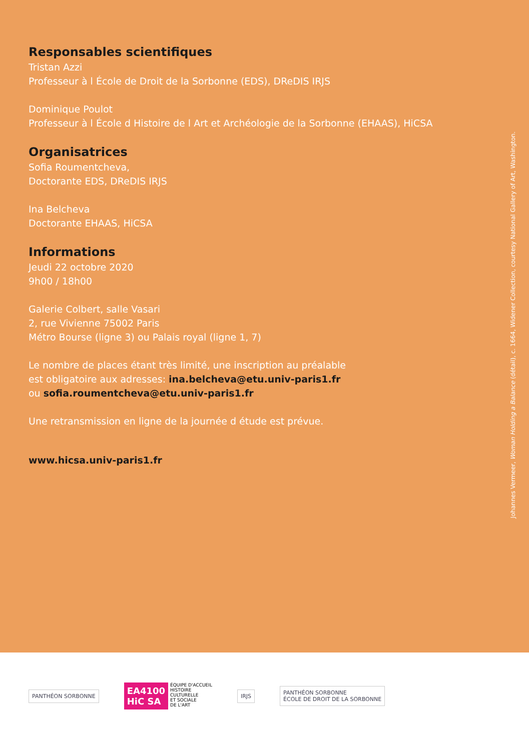Responsables scientifiques
Tristan Azzi
Professeur à l École de Droit de la Sorbonne (EDS), DReDIS IRJS
Dominique Poulot
Professeur à l École d Histoire de l Art et Archéologie de la Sorbonne (EHAAS), HiCSA
Organisatrices
Sofia Roumentcheva,
Doctorante EDS, DReDIS IRJS
Ina Belcheva
Doctorante EHAAS, HiCSA
Informations
Jeudi 22 octobre 2020
9h00 / 18h00
Galerie Colbert, salle Vasari
2, rue Vivienne 75002 Paris
Métro Bourse (ligne 3) ou Palais royal (ligne 1, 7)
Le nombre de places étant très limité, une inscription au préalable
est obligatoire aux adresses: ina.belcheva@etu.univ-paris1.fr
ou sofia.roumentcheva@etu.univ-paris1.fr
Une retransmission en ligne de la journée d étude est prévue.
www.hicsa.univ-paris1.fr
Johannes Vermeer, Woman Holding a Balance (détail), c. 1664, Widener Collection, courtesy National Gallery of Art, Washington.
PANTHÉON SORBONNE
EA4100
HiC SA
ÉQUIPE D'ACCUEIL
HISTOIRE
CULTURELLE
ET SOCIALE
DE L'ART
IRJS
PANTHÉON SORBONNE
ÉCOLE DE DROIT DE LA SORBONNE